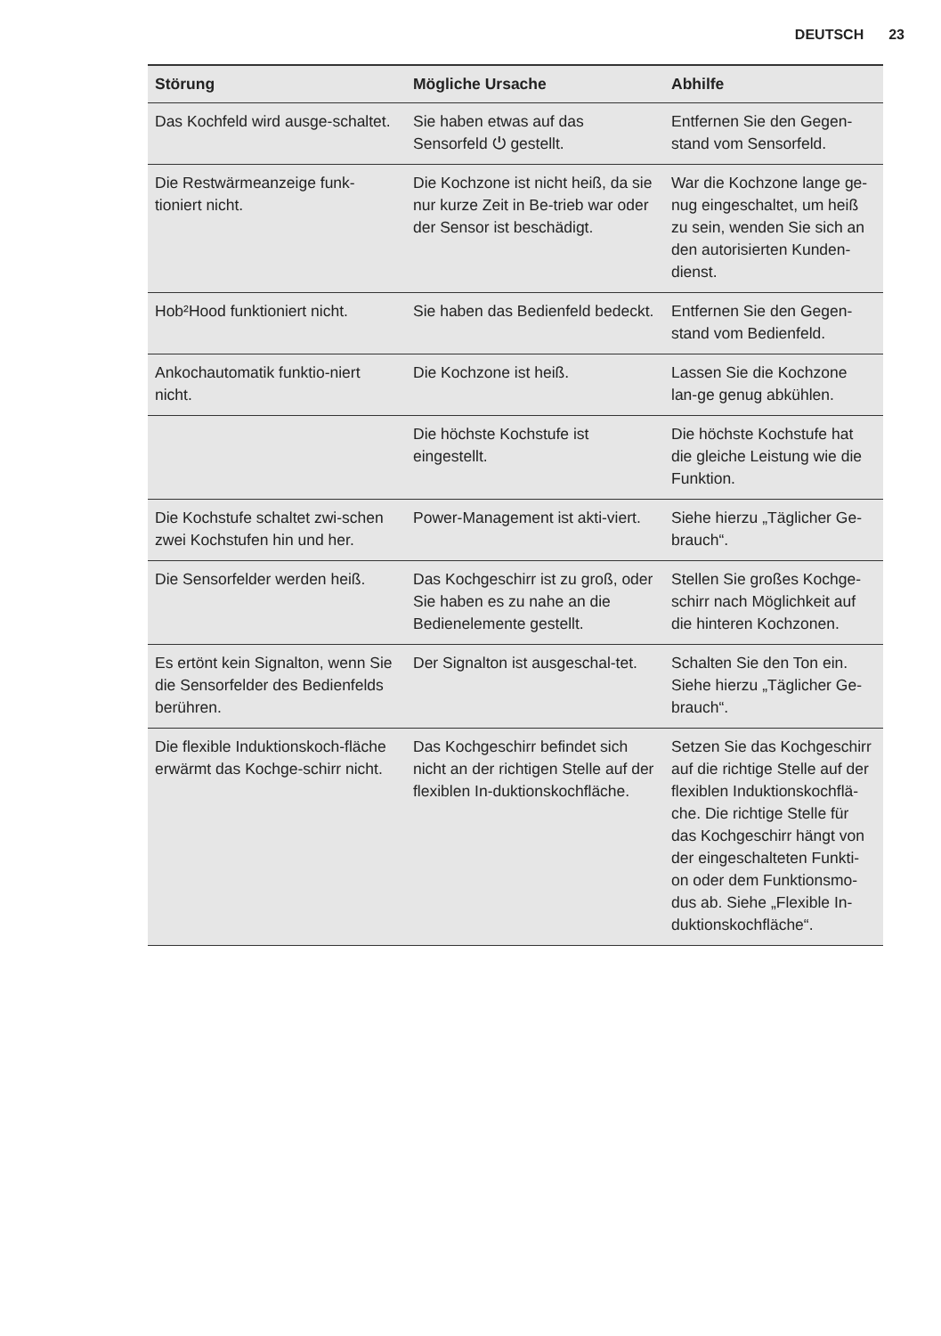DEUTSCH 23
| Störung | Mögliche Ursache | Abhilfe |
| --- | --- | --- |
| Das Kochfeld wird ausge-schaltet. | Sie haben etwas auf das Sensorfeld ⏻ gestellt. | Entfernen Sie den Gegen-stand vom Sensorfeld. |
| Die Restwärmeanzeige funk-tioniert nicht. | Die Kochzone ist nicht heiß, da sie nur kurze Zeit in Be-trieb war oder der Sensor ist beschädigt. | War die Kochzone lange ge-nug eingeschaltet, um heiß zu sein, wenden Sie sich an den autorisierten Kunden-dienst. |
| Hob²Hood funktioniert nicht. | Sie haben das Bedienfeld bedeckt. | Entfernen Sie den Gegen-stand vom Bedienfeld. |
| Ankochautomatik funktio-niert nicht. | Die Kochzone ist heiß. | Lassen Sie die Kochzone lan-ge genug abkühlen. |
| | Die höchste Kochstufe ist eingestellt. | Die höchste Kochstufe hat die gleiche Leistung wie die Funktion. |
| Die Kochstufe schaltet zwi-schen zwei Kochstufen hin und her. | Power-Management ist akti-viert. | Siehe hierzu „Täglicher Ge-brauch“. |
| Die Sensorfelder werden heiß. | Das Kochgeschirr ist zu groß, oder Sie haben es zu nahe an die Bedienelemente gestellt. | Stellen Sie großes Kochge-schirr nach Möglichkeit auf die hinteren Kochzonen. |
| Es ertönt kein Signalton, wenn Sie die Sensorfelder des Bedienfelds berühren. | Der Signalton ist ausgeschal-tet. | Schalten Sie den Ton ein. Siehe hierzu „Täglicher Ge-brauch“. |
| Die flexible Induktionskoch-fläche erwärmt das Kochge-schirr nicht. | Das Kochgeschirr befindet sich nicht an der richtigen Stelle auf der flexiblen In-duktionskochfläche. | Setzen Sie das Kochgeschirr auf die richtige Stelle auf der flexiblen Induktionskochflä-che. Die richtige Stelle für das Kochgeschirr hängt von der eingeschalteten Funkti-on oder dem Funktionsmo-dus ab. Siehe „Flexible In-duktionskochfläche“. |